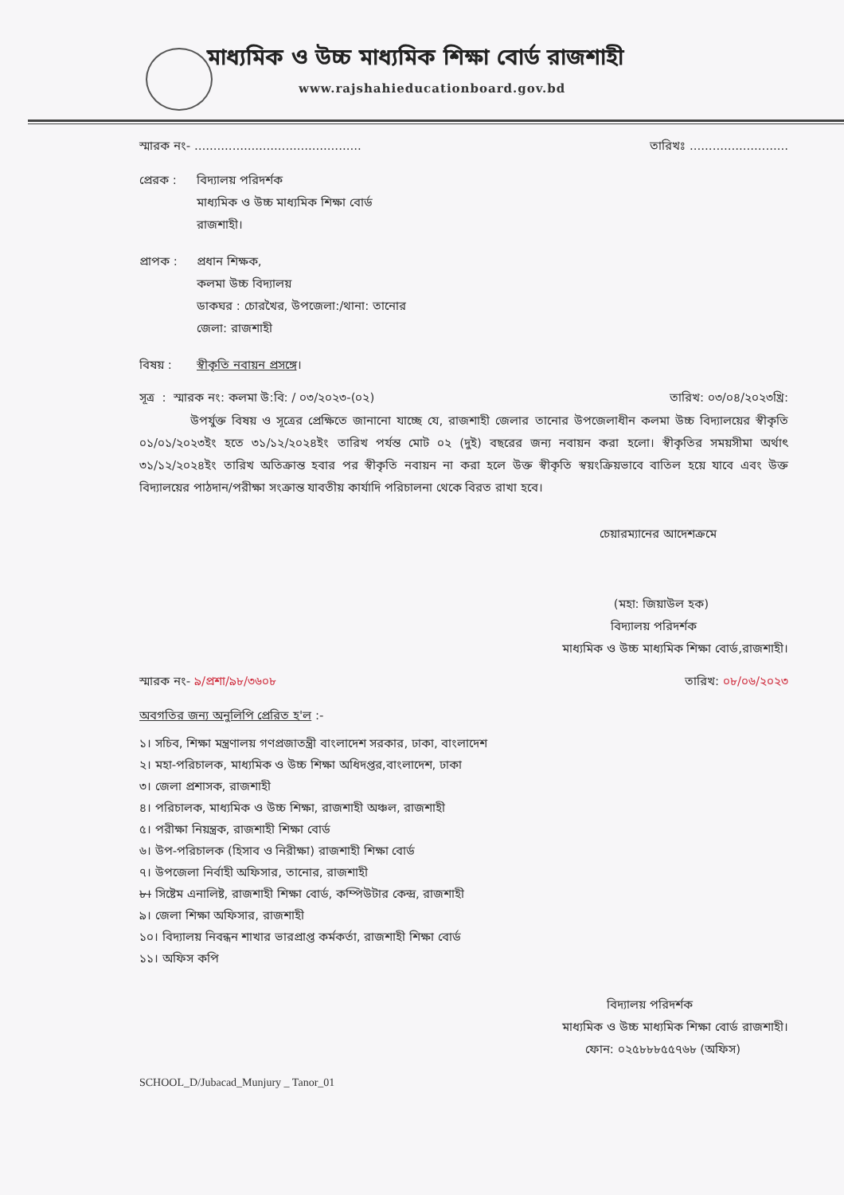মাধ্যমিক ও উচ্চ মাধ্যমিক শিক্ষা বোর্ড রাজশাহী
www.rajshahieducationboard.gov.bd
স্মারক নং- ............................................ তারিখঃ ..........................
প্রেরক : বিদ্যালয় পরিদর্শক
মাধ্যমিক ও উচ্চ মাধ্যমিক শিক্ষা বোর্ড
রাজশাহী।
প্রাপক : প্রধান শিক্ষক,
কলমা উচ্চ বিদ্যালয়
ডাকঘর : চোরখৈর, উপজেলা:/থানা: তানোর
জেলা: রাজশাহী
বিষয় : স্বীকৃতি নবায়ন প্রসঙ্গে।
সূত্র : স্মারক নং: কলমা উ:বি: / ০৩/২০২৩-(০২) তারিখ: ০৩/০৪/২০২৩খ্রি:
উপর্যুক্ত বিষয় ও সূত্রের প্রেক্ষিতে জানানো যাচ্ছে যে, রাজশাহী জেলার তানোর উপজেলাধীন কলমা উচ্চ বিদ্যালয়ের স্বীকৃতি ০১/০১/২০২৩ইং হতে ৩১/১২/২০২৪ইং তারিখ পর্যন্ত মোট ০২ (দুই) বছরের জন্য নবায়ন করা হলো। স্বীকৃতির সময়সীমা অর্থাৎ ৩১/১২/২০২৪ইং তারিখ অতিক্রান্ত হবার পর স্বীকৃতি নবায়ন না করা হলে উক্ত স্বীকৃতি স্বয়ংক্রিয়ভাবে বাতিল হয়ে যাবে এবং উক্ত বিদ্যালয়ের পাঠদান/পরীক্ষা সংক্রান্ত যাবতীয় কার্যাদি পরিচালনা থেকে বিরত রাখা হবে।
চেয়ারম্যানের আদেশক্রমে
(মহা: জিয়াউল হক)
বিদ্যালয় পরিদর্শক
মাধ্যমিক ও উচ্চ মাধ্যমিক শিক্ষা বোর্ড,রাজশাহী।
স্মারক নং- ৯/প্রশা/৯৮/৩৬০৮ তারিখ: ০৮/০৬/২০২৩
অবগতির জন্য অনুলিপি প্রেরিত হ'ল :-
১। সচিব, শিক্ষা মন্ত্রণালয় গণপ্রজাতন্ত্রী বাংলাদেশ সরকার, ঢাকা, বাংলাদেশ
২। মহা-পরিচালক, মাধ্যমিক ও উচ্চ শিক্ষা অধিদপ্তর,বাংলাদেশ, ঢাকা
৩। জেলা প্রশাসক, রাজশাহী
৪। পরিচালক, মাধ্যমিক ও উচ্চ শিক্ষা, রাজশাহী অঞ্চল, রাজশাহী
৫। পরীক্ষা নিয়ন্ত্রক, রাজশাহী শিক্ষা বোর্ড
৬। উপ-পরিচালক (হিসাব ও নিরীক্ষা) রাজশাহী শিক্ষা বোর্ড
৭। উপজেলা নির্বাহী অফিসার, তানোর, রাজশাহী
৮। সিষ্টেম এনালিষ্ট, রাজশাহী শিক্ষা বোর্ড, কম্পিউটার কেন্দ্র, রাজশাহী
৯। জেলা শিক্ষা অফিসার, রাজশাহী
১০। বিদ্যালয় নিবন্ধন শাখার ভারপ্রাপ্ত কর্মকর্তা, রাজশাহী শিক্ষা বোর্ড
১১। অফিস কপি
বিদ্যালয় পরিদর্শক
মাধ্যমিক ও উচ্চ মাধ্যমিক শিক্ষা বোর্ড রাজশাহী।
ফোন: ০২৫৮৮৮৫৫৭৬৮ (অফিস)
SCHOOL_D/Jubacad_Munjury _ Tanor_01